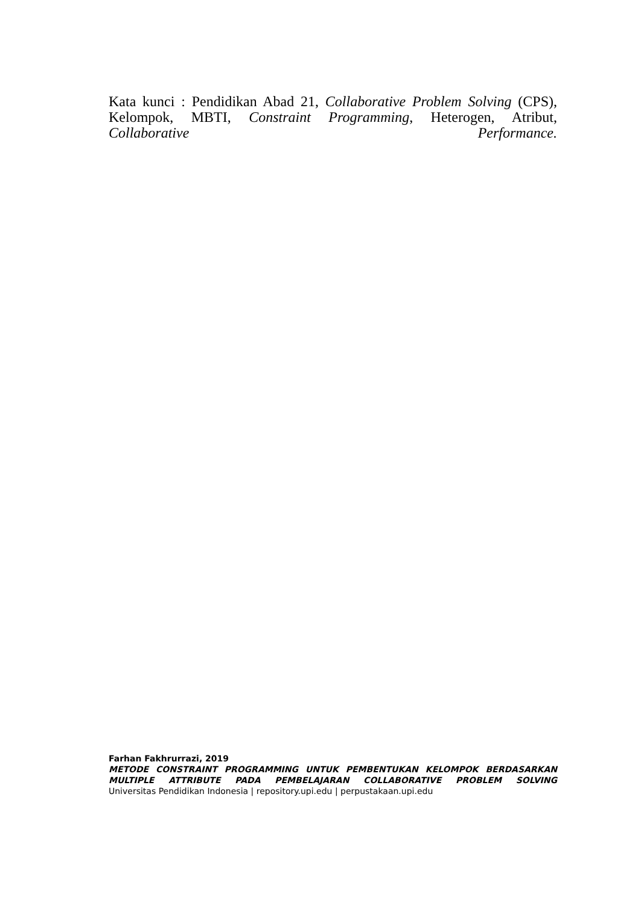Kata kunci : Pendidikan Abad 21, Collaborative Problem Solving (CPS), Kelompok, MBTI, Constraint Programming, Heterogen, Atribut, Collaborative Performance.
Farhan Fakhrurrazi, 2019
METODE CONSTRAINT PROGRAMMING UNTUK PEMBENTUKAN KELOMPOK BERDASARKAN
MULTIPLE ATTRIBUTE PADA PEMBELAJARAN COLLABORATIVE PROBLEM SOLVING
Universitas Pendidikan Indonesia | repository.upi.edu | perpustakaan.upi.edu